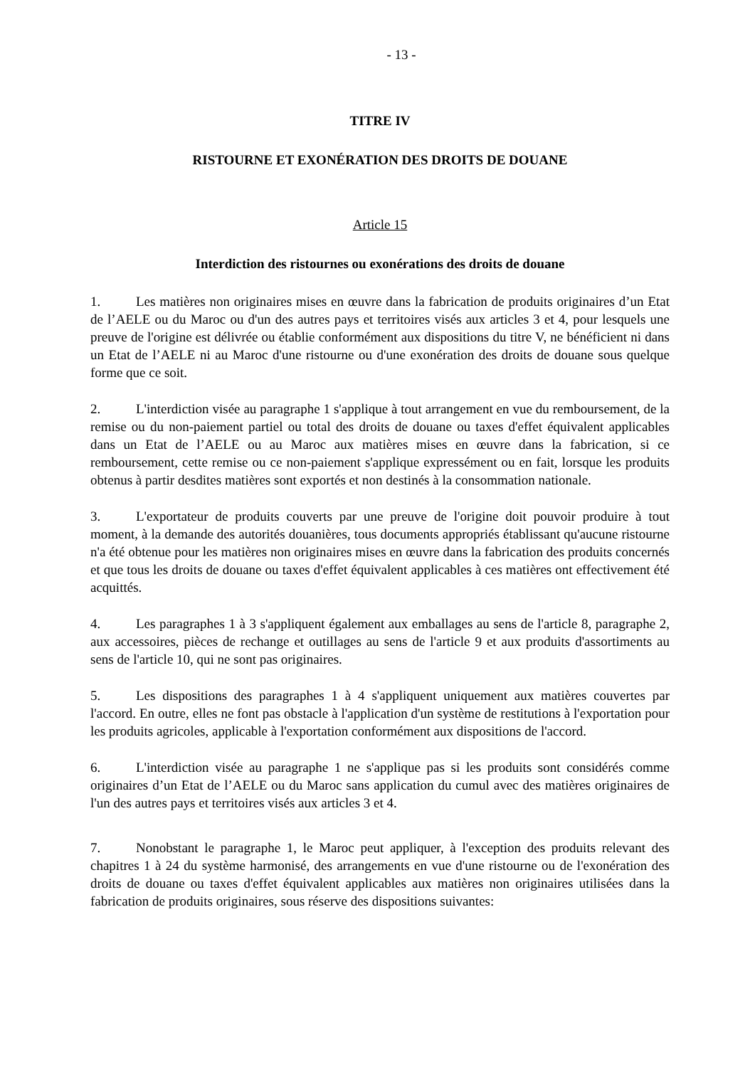- 13 -
TITRE IV
RISTOURNE ET EXONÉRATION DES DROITS DE DOUANE
Article 15
Interdiction des ristournes ou exonérations des droits de douane
1. Les matières non originaires mises en œuvre dans la fabrication de produits originaires d’un Etat de l’AELE ou du Maroc ou d'un des autres pays et territoires visés aux articles 3 et 4, pour lesquels une preuve de l'origine est délivrée ou établie conformément aux dispositions du titre V, ne bénéficient ni dans un Etat de l’AELE ni au Maroc d'une ristourne ou d'une exonération des droits de douane sous quelque forme que ce soit.
2. L'interdiction visée au paragraphe 1 s'applique à tout arrangement en vue du remboursement, de la remise ou du non-paiement partiel ou total des droits de douane ou taxes d'effet équivalent applicables dans un Etat de l’AELE ou au Maroc aux matières mises en œuvre dans la fabrication, si ce remboursement, cette remise ou ce non-paiement s'applique expressément ou en fait, lorsque les produits obtenus à partir desdites matières sont exportés et non destinés à la consommation nationale.
3. L'exportateur de produits couverts par une preuve de l'origine doit pouvoir produire à tout moment, à la demande des autorités douanières, tous documents appropriés établissant qu'aucune ristourne n'a été obtenue pour les matières non originaires mises en œuvre dans la fabrication des produits concernés et que tous les droits de douane ou taxes d'effet équivalent applicables à ces matières ont effectivement été acquittés.
4. Les paragraphes 1 à 3 s'appliquent également aux emballages au sens de l'article 8, paragraphe 2, aux accessoires, pièces de rechange et outillages au sens de l'article 9 et aux produits d'assortiments au sens de l'article 10, qui ne sont pas originaires.
5. Les dispositions des paragraphes 1 à 4 s'appliquent uniquement aux matières couvertes par l'accord. En outre, elles ne font pas obstacle à l'application d'un système de restitutions à l'exportation pour les produits agricoles, applicable à l'exportation conformément aux dispositions de l'accord.
6. L'interdiction visée au paragraphe 1 ne s'applique pas si les produits sont considérés comme originaires d’un Etat de l’AELE ou du Maroc sans application du cumul avec des matières originaires de l'un des autres pays et territoires visés aux articles 3 et 4.
7. Nonobstant le paragraphe 1, le Maroc peut appliquer, à l'exception des produits relevant des chapitres 1 à 24 du système harmonisé, des arrangements en vue d'une ristourne ou de l'exonération des droits de douane ou taxes d'effet équivalent applicables aux matières non originaires utilisées dans la fabrication de produits originaires, sous réserve des dispositions suivantes: